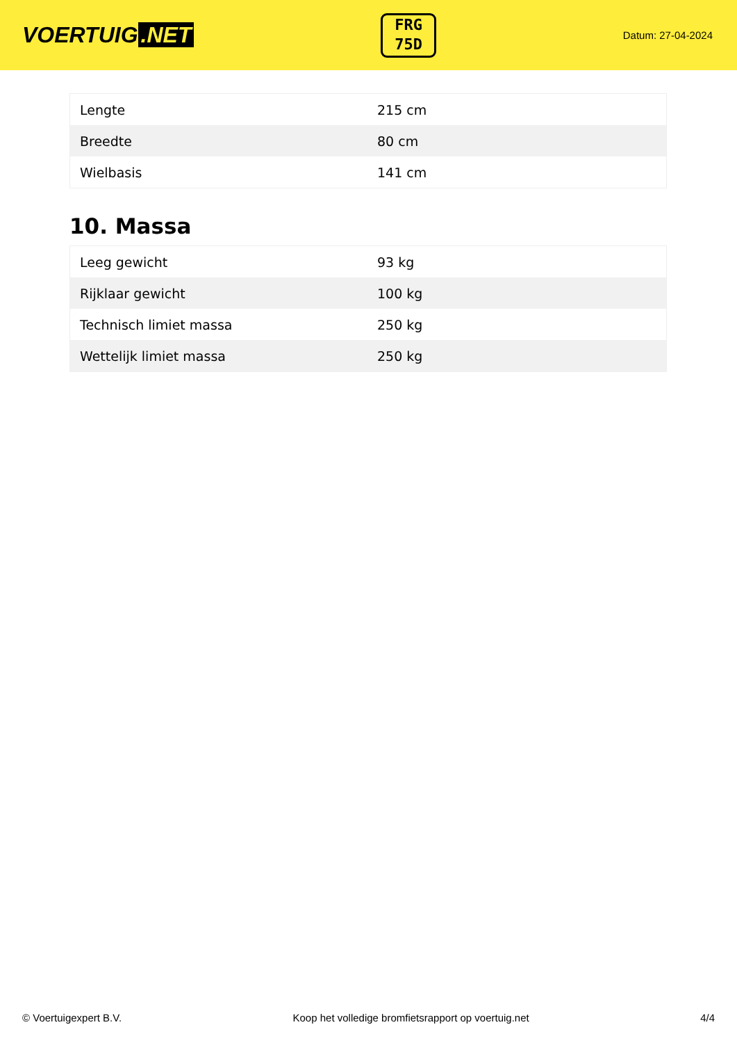VOERTUIG.NET
FRG
75D
Datum: 27-04-2024
| Lengte | 215 cm |
| Breedte | 80 cm |
| Wielbasis | 141 cm |
10. Massa
| Leeg gewicht | 93 kg |
| Rijklaar gewicht | 100 kg |
| Technisch limiet massa | 250 kg |
| Wettelijk limiet massa | 250 kg |
© Voertuigexpert B.V. Koop het volledige bromfietsrapport op voertuig.net 4/4